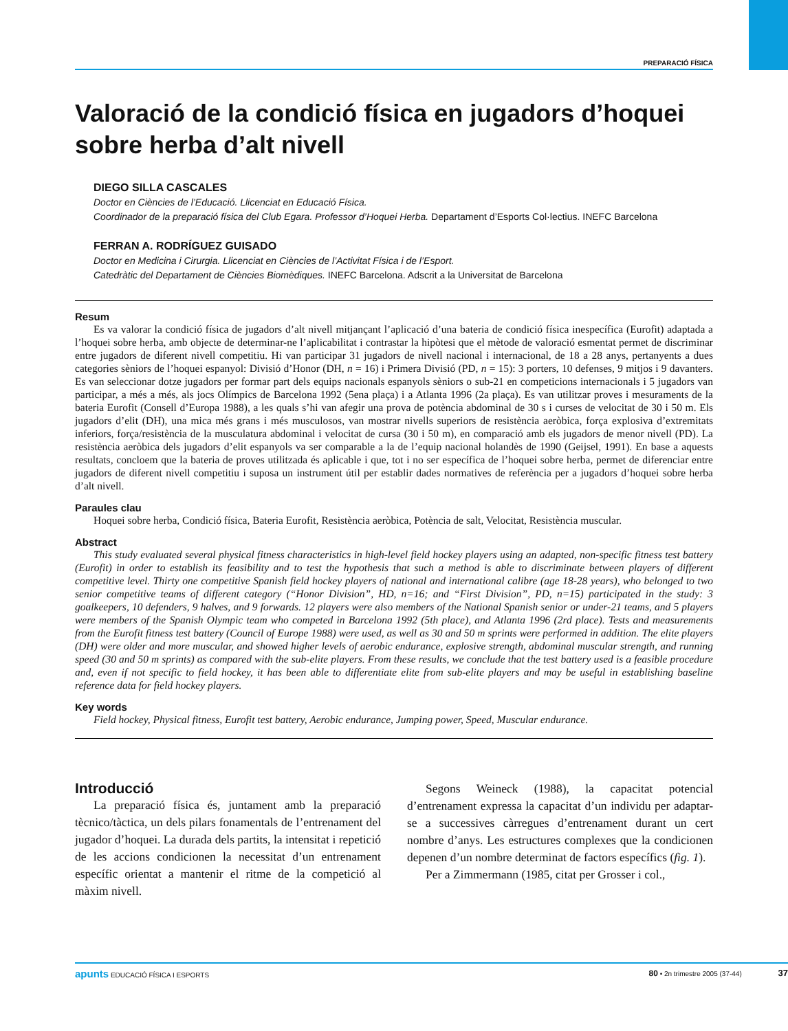PREPARACIÓ FÍSICA
Valoració de la condició física en jugadors d’hoquei sobre herba d’alt nivell
DIEGO SILLA CASCALES
Doctor en Ciències de l’Educació. Llicenciat en Educació Física.
Coordinador de la preparació física del Club Egara. Professor d’Hoquei Herba. Departament d’Esports Col·lectius. INEFC Barcelona
FERRAN A. RODRÍGUEZ GUISADO
Doctor en Medicina i Cirurgia. Llicenciat en Ciències de l’Activitat Física i de l’Esport.
Catedràtic del Departament de Ciències Biomèdiques. INEFC Barcelona. Adscrit a la Universitat de Barcelona
Resum
Es va valorar la condició física de jugadors d’alt nivell mitjançant l’aplicació d’una bateria de condició física inespecífica (Eurofit) adaptada a l’hoquei sobre herba, amb objecte de determinar-ne l’aplicabilitat i contrastar la hipòtesi que el mètode de valoració esmentat permet de discriminar entre jugadors de diferent nivell competitiu. Hi van participar 31 jugadors de nivell nacional i internacional, de 18 a 28 anys, pertanyents a dues categories sèniors de l’hoquei espanyol: Divisió d’Honor (DH, n = 16) i Primera Divisió (PD, n = 15): 3 porters, 10 defenses, 9 mitjos i 9 davanters. Es van seleccionar dotze jugadors per formar part dels equips nacionals espanyols sèniors o sub-21 en competicions internacionals i 5 jugadors van participar, a més a més, als jocs Olímpics de Barcelona 1992 (5ena plaça) i a Atlanta 1996 (2a plaça). Es van utilitzar proves i mesuraments de la bateria Eurofit (Consell d’Europa 1988), a les quals s’hi van afegir una prova de potència abdominal de 30 s i curses de velocitat de 30 i 50 m. Els jugadors d’elit (DH), una mica més grans i més musculosos, van mostrar nivells superiors de resistència aeròbica, força explosiva d’extremitats inferiors, força/resistència de la musculatura abdominal i velocitat de cursa (30 i 50 m), en comparació amb els jugadors de menor nivell (PD). La resistència aeròbica dels jugadors d’elit espanyols va ser comparable a la de l’equip nacional holandès de 1990 (Geijsel, 1991). En base a aquests resultats, concloem que la bateria de proves utilitzada és aplicable i que, tot i no ser específica de l’hoquei sobre herba, permet de diferenciar entre jugadors de diferent nivell competitiu i suposa un instrument útil per establir dades normatives de referència per a jugadors d’hoquei sobre herba d’alt nivell.
Paraules clau
Hoquei sobre herba, Condició física, Bateria Eurofit, Resistència aeròbica, Potència de salt, Velocitat, Resistència muscular.
Abstract
This study evaluated several physical fitness characteristics in high-level field hockey players using an adapted, non-specific fitness test battery (Eurofit) in order to establish its feasibility and to test the hypothesis that such a method is able to discriminate between players of different competitive level. Thirty one competitive Spanish field hockey players of national and international calibre (age 18-28 years), who belonged to two senior competitive teams of different category (“Honor Division”, HD, n=16; and “First Division”, PD, n=15) participated in the study: 3 goalkeepers, 10 defenders, 9 halves, and 9 forwards. 12 players were also members of the National Spanish senior or under-21 teams, and 5 players were members of the Spanish Olympic team who competed in Barcelona 1992 (5th place), and Atlanta 1996 (2rd place). Tests and measurements from the Eurofit fitness test battery (Council of Europe 1988) were used, as well as 30 and 50 m sprints were performed in addition. The elite players (DH) were older and more muscular, and showed higher levels of aerobic endurance, explosive strength, abdominal muscular strength, and running speed (30 and 50 m sprints) as compared with the sub-elite players. From these results, we conclude that the test battery used is a feasible procedure and, even if not specific to field hockey, it has been able to differentiate elite from sub-elite players and may be useful in establishing baseline reference data for field hockey players.
Key words
Field hockey, Physical fitness, Eurofit test battery, Aerobic endurance, Jumping power, Speed, Muscular endurance.
Introducció
La preparació física és, juntament amb la preparació tècnico/tàctica, un dels pilars fonamentals de l’entrenament del jugador d’hoquei. La durada dels partits, la intensitat i repetició de les accions condicionen la necessitat d’un entrenament específic orientat a mantenir el ritme de la competició al màxim nivell.
Segons Weineck (1988), la capacitat potencial d’entrenament expressa la capacitat d’un individu per adaptar-se a successives càrregues d’entrenament durant un cert nombre d’anys. Les estructures complexes que la condicionen depenen d’un nombre determinat de factors específics (fig. 1).
Per a Zimmermann (1985, citat per Grosser i col.,
apunts EDUCACIÓ FÍSICA I ESPORTS 80 • 2n trimestre 2005 (37-44) 37